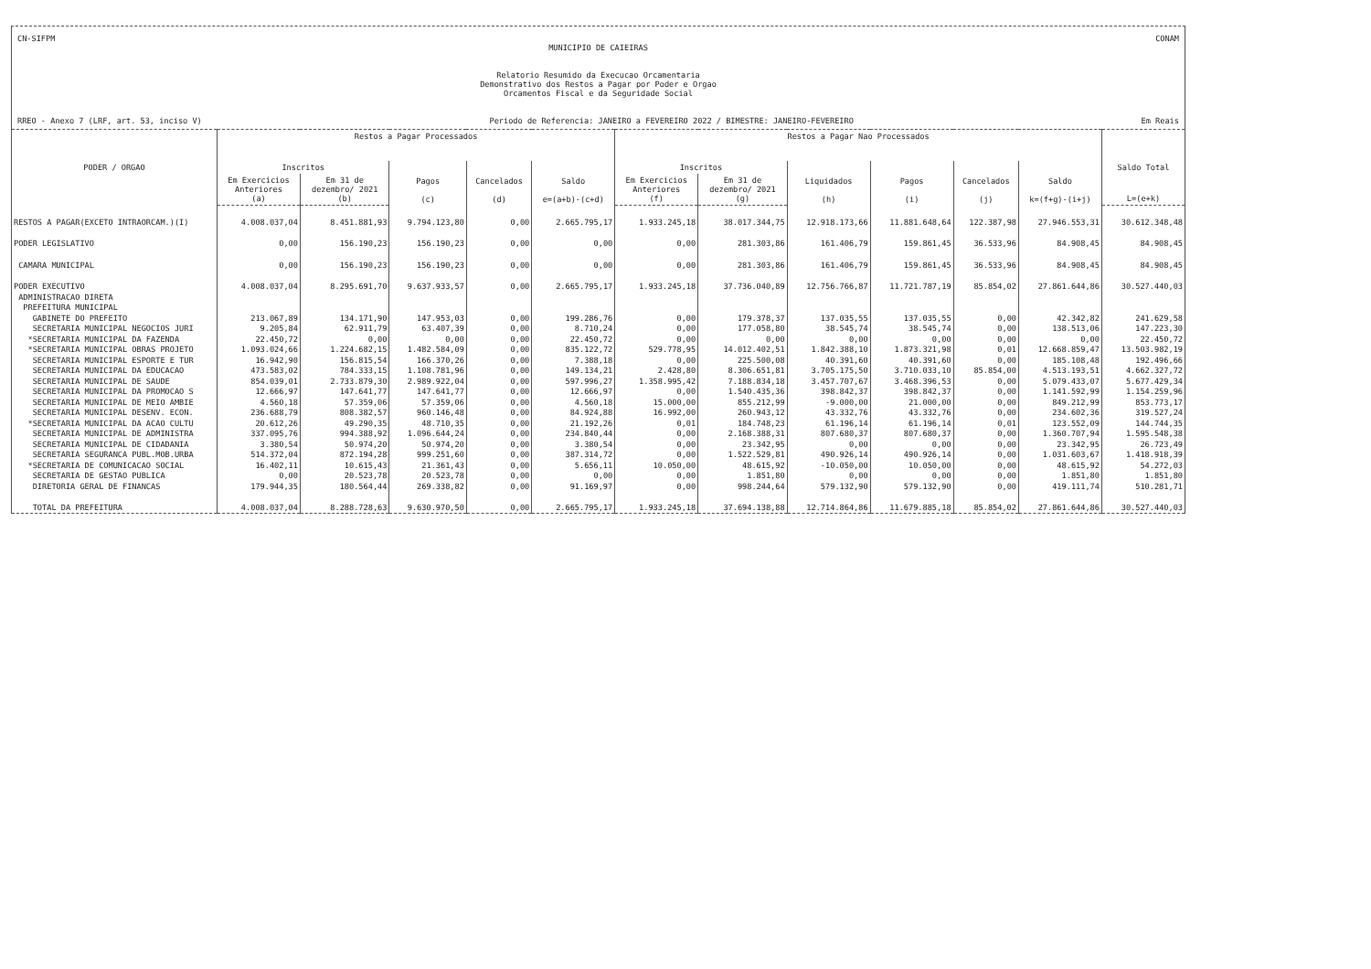CN-SIFPM CONAM
MUNICIPIO DE CAIEIRAS
Relatorio Resumido da Execucao Orcamentaria
Demonstrativo dos Restos a Pagar por Poder e Orgao
Orcamentos Fiscal e da Seguridade Social
RREO - Anexo 7 (LRF, art. 53, inciso V) Periodo de Referencia: JANEIRO a FEVEREIRO 2022 / BIMESTRE: JANEIRO-FEVEREIRO Em Reais
| PODER / ORGAO | Restos a Pagar Processados | | | | | Restos a Pagar Nao Processados | | | | | | Saldo Total |
| --- | --- | --- | --- | --- | --- | --- | --- | --- | --- | --- | --- | --- |
| | Inscritos | | Pagos (c) | Cancelados (d) | Saldo e=(a+b)-(c+d) | Inscritos | | Liquidados (h) | Pagos (i) | Cancelados (j) | Saldo k=(f+g)-(i+j) | |
| | Em Exercicios Anteriores (a) | Em 31 de dezembro/ 2021 (b) | | | | Em Exercicios Anteriores (f) | Em 31 de dezembro/ 2021 (g) | | | | | L=(e+k) |
| RESTOS A PAGAR(EXCETO INTRAORCAM.)(I) | 4.008.037,04 | 8.451.881,93 | 9.794.123,80 | 0,00 | 2.665.795,17 | 1.933.245,18 | 38.017.344,75 | 12.918.173,66 | 11.881.648,64 | 122.387,98 | 27.946.553,31 | 30.612.348,48 |
| PODER LEGISLATIVO | 0,00 | 156.190,23 | 156.190,23 | 0,00 | 0,00 | 0,00 | 281.303,86 | 161.406,79 | 159.861,45 | 36.533,96 | 84.908,45 | 84.908,45 |
| CAMARA MUNICIPAL | 0,00 | 156.190,23 | 156.190,23 | 0,00 | 0,00 | 0,00 | 281.303,86 | 161.406,79 | 159.861,45 | 36.533,96 | 84.908,45 | 84.908,45 |
| PODER EXECUTIVO | 4.008.037,04 | 8.295.691,70 | 9.637.933,57 | 0,00 | 2.665.795,17 | 1.933.245,18 | 37.736.040,89 | 12.756.766,87 | 11.721.787,19 | 85.854,02 | 27.861.644,86 | 30.527.440,03 |
| ADMINISTRACAO DIRETA | | | | | | | | | | | | |
| PREFEITURA MUNICIPAL | | | | | | | | | | | | |
| GABINETE DO PREFEITO | 213.067,89 | 134.171,90 | 147.953,03 | 0,00 | 199.286,76 | 0,00 | 179.378,37 | 137.035,55 | 137.035,55 | 0,00 | 42.342,82 | 241.629,58 |
| SECRETARIA MUNICIPAL NEGOCIOS JURI | 9.205,84 | 62.911,79 | 63.407,39 | 0,00 | 8.710,24 | 0,00 | 177.058,80 | 38.545,74 | 38.545,74 | 0,00 | 138.513,06 | 147.223,30 |
| *SECRETARIA MUNICIPAL DA FAZENDA | 22.450,72 | 0,00 | 0,00 | 0,00 | 22.450,72 | 0,00 | 0,00 | 0,00 | 0,00 | 0,00 | 0,00 | 22.450,72 |
| *SECRETARIA MUNICIPAL OBRAS PROJETO | 1.093.024,66 | 1.224.682,15 | 1.482.584,09 | 0,00 | 835.122,72 | 529.778,95 | 14.012.402,51 | 1.842.388,10 | 1.873.321,98 | 0,01 | 12.668.859,47 | 13.503.982,19 |
| SECRETARIA MUNICIPAL ESPORTE E TUR | 16.942,90 | 156.815,54 | 166.370,26 | 0,00 | 7.388,18 | 0,00 | 225.500,08 | 40.391,60 | 40.391,60 | 0,00 | 185.108,48 | 192.496,66 |
| SECRETARIA MUNICIPAL DA EDUCACAO | 473.583,02 | 784.333,15 | 1.108.781,96 | 0,00 | 149.134,21 | 2.428,80 | 8.306.651,81 | 3.705.175,50 | 3.710.033,10 | 85.854,00 | 4.513.193,51 | 4.662.327,72 |
| SECRETARIA MUNICIPAL DE SAUDE | 854.039,01 | 2.733.879,30 | 2.989.922,04 | 0,00 | 597.996,27 | 1.358.995,42 | 7.188.834,18 | 3.457.707,67 | 3.468.396,53 | 0,00 | 5.079.433,07 | 5.677.429,34 |
| SECRETARIA MUNICIPAL DA PROMOCAO S | 12.666,97 | 147.641,77 | 147.641,77 | 0,00 | 12.666,97 | 0,00 | 1.540.435,36 | 398.842,37 | 398.842,37 | 0,00 | 1.141.592,99 | 1.154.259,96 |
| SECRETARIA MUNICIPAL DE MEIO AMBIE | 4.560,18 | 57.359,06 | 57.359,06 | 0,00 | 4.560,18 | 15.000,00 | 855.212,99 | -9.000,00 | 21.000,00 | 0,00 | 849.212,99 | 853.773,17 |
| SECRETARIA MUNICIPAL DESENV. ECON. | 236.688,79 | 808.382,57 | 960.146,48 | 0,00 | 84.924,88 | 16.992,00 | 260.943,12 | 43.332,76 | 43.332,76 | 0,00 | 234.602,36 | 319.527,24 |
| *SECRETARIA MUNICIPAL DA ACAO CULTU | 20.612,26 | 49.290,35 | 48.710,35 | 0,00 | 21.192,26 | 0,01 | 184.748,23 | 61.196,14 | 61.196,14 | 0,01 | 123.552,09 | 144.744,35 |
| SECRETARIA MUNICIPAL DE ADMINISTRA | 337.095,76 | 994.388,92 | 1.096.644,24 | 0,00 | 234.840,44 | 0,00 | 2.168.388,31 | 807.680,37 | 807.680,37 | 0,00 | 1.360.707,94 | 1.595.548,38 |
| SECRETARIA MUNICIPAL DE CIDADANIA | 3.380,54 | 50.974,20 | 50.974,20 | 0,00 | 3.380,54 | 0,00 | 23.342,95 | 0,00 | 0,00 | 0,00 | 23.342,95 | 26.723,49 |
| SECRETARIA SEGURANCA PUBL.MOB.URBA | 514.372,04 | 872.194,28 | 999.251,60 | 0,00 | 387.314,72 | 0,00 | 1.522.529,81 | 490.926,14 | 490.926,14 | 0,00 | 1.031.603,67 | 1.418.918,39 |
| *SECRETARIA DE COMUNICACAO SOCIAL | 16.402,11 | 10.615,43 | 21.361,43 | 0,00 | 5.656,11 | 10.050,00 | 48.615,92 | -10.050,00 | 10.050,00 | 0,00 | 48.615,92 | 54.272,03 |
| SECRETARIA DE GESTAO PUBLICA | 0,00 | 20.523,78 | 20.523,78 | 0,00 | 0,00 | 0,00 | 1.851,80 | 0,00 | 0,00 | 0,00 | 1.851,80 | 1.851,80 |
| DIRETORIA GERAL DE FINANCAS | 179.944,35 | 180.564,44 | 269.338,82 | 0,00 | 91.169,97 | 0,00 | 998.244,64 | 579.132,90 | 579.132,90 | 0,00 | 419.111,74 | 510.281,71 |
| TOTAL DA PREFEITURA | 4.008.037,04 | 8.288.728,63 | 9.630.970,50 | 0,00 | 2.665.795,17 | 1.933.245,18 | 37.694.138,88 | 12.714.864,86 | 11.679.885,18 | 85.854,02 | 27.861.644,86 | 30.527.440,03 |